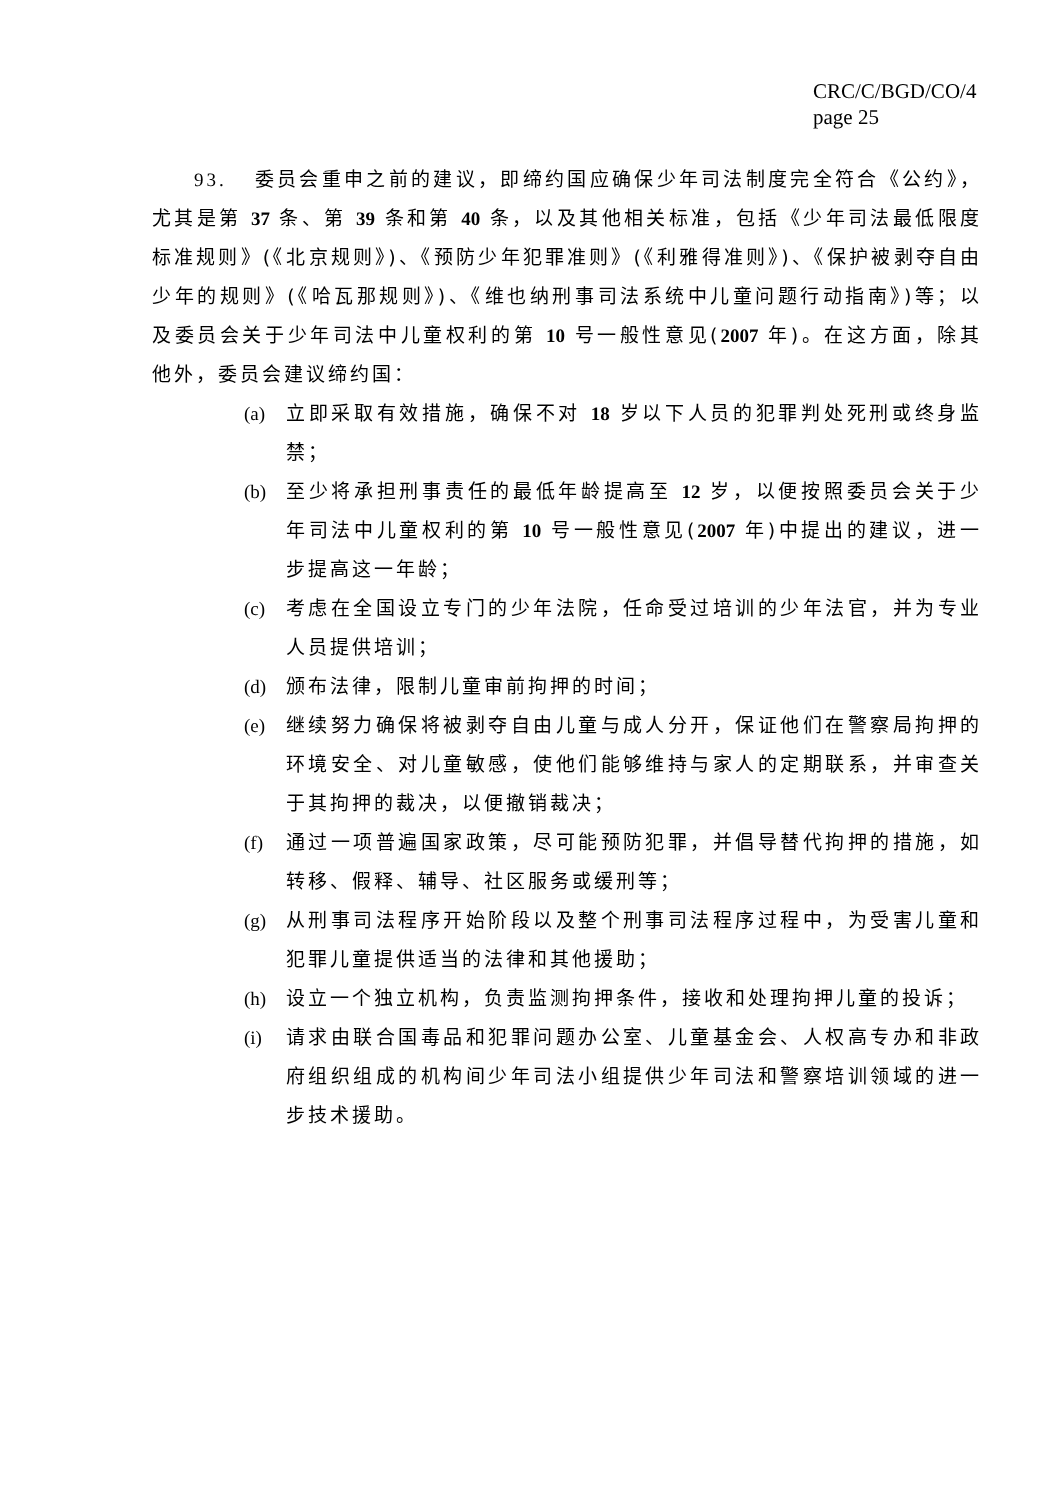CRC/C/BGD/CO/4
page 25
93. 委员会重申之前的建议，即缔约国应确保少年司法制度完全符合《公约》，尤其是第 37 条、第 39 条和第 40 条，以及其他相关标准，包括《少年司法最低限度标准规则》(《北京规则》)、《预防少年犯罪准则》(《利雅得准则》)、《保护被剥夺自由少年的规则》(《哈瓦那规则》)、《维也纳刑事司法系统中儿童问题行动指南》)等；以及委员会关于少年司法中儿童权利的第 10 号一般性意见(2007 年)。在这方面，除其他外，委员会建议缔约国：
(a) 立即采取有效措施，确保不对 18 岁以下人员的犯罪判处死刑或终身监禁；
(b) 至少将承担刑事责任的最低年龄提高至 12 岁，以便按照委员会关于少年司法中儿童权利的第 10 号一般性意见(2007 年)中提出的建议，进一步提高这一年龄；
(c) 考虑在全国设立专门的少年法院，任命受过培训的少年法官，并为专业人员提供培训；
(d) 颁布法律，限制儿童审前拘押的时间；
(e) 继续努力确保将被剥夺自由儿童与成人分开，保证他们在警察局拘押的环境安全、对儿童敏感，使他们能够维持与家人的定期联系，并审查关于其拘押的裁决，以便撤销裁决；
(f) 通过一项普遍国家政策，尽可能预防犯罪，并倡导替代拘押的措施，如转移、假释、辅导、社区服务或缓刑等；
(g) 从刑事司法程序开始阶段以及整个刑事司法程序过程中，为受害儿童和犯罪儿童提供适当的法律和其他援助；
(h) 设立一个独立机构，负责监测拘押条件，接收和处理拘押儿童的投诉；
(i) 请求由联合国毒品和犯罪问题办公室、儿童基金会、人权高专办和非政府组织组成的机构间少年司法小组提供少年司法和警察培训领域的进一步技术援助。